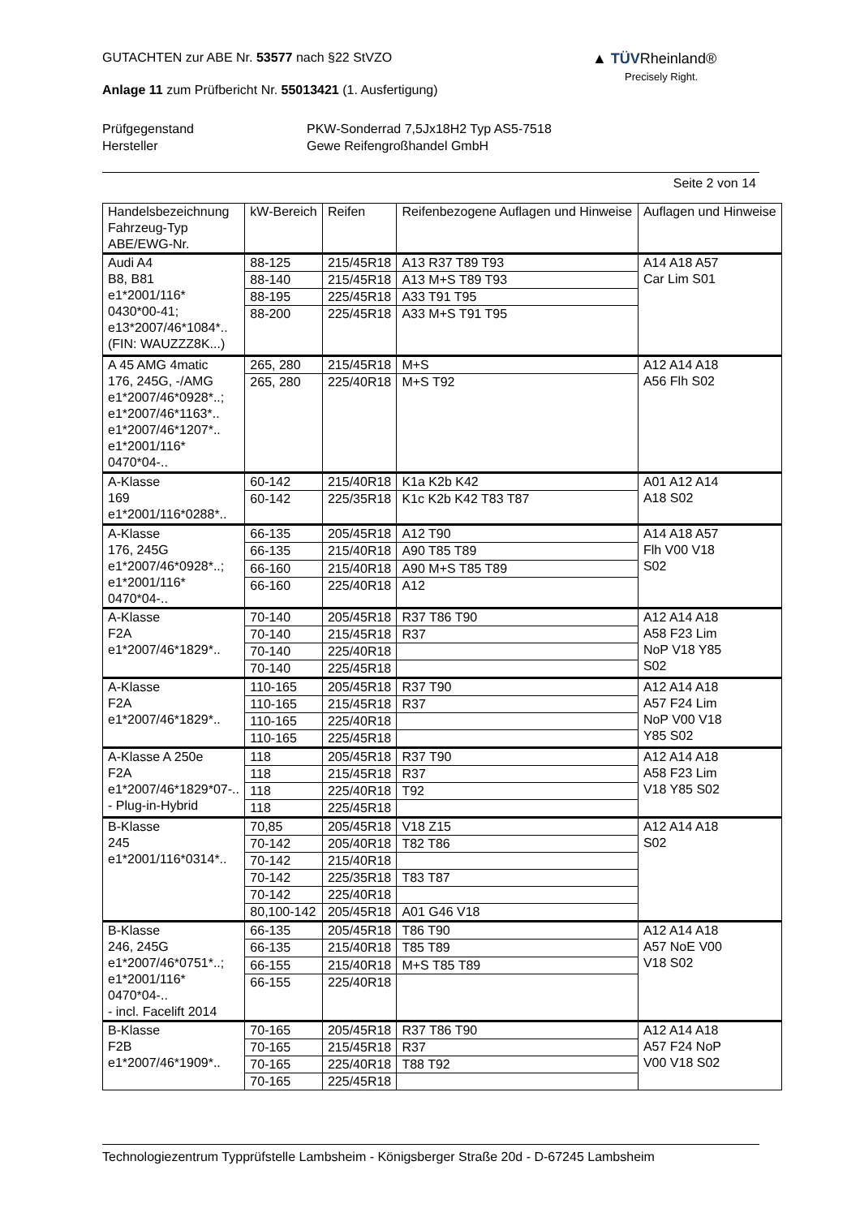GUTACHTEN zur ABE Nr. 53577 nach §22 StVZO
Anlage 11 zum Prüfbericht Nr. 55013421 (1. Ausfertigung)
Prüfgegenstand
Hersteller
PKW-Sonderrad 7,5Jx18H2 Typ AS5-7518
Gewe Reifengroßhandel GmbH
Seite 2 von 14
▲ TÜVRheinland®
Precisely Right.
| Handelsbezeichnung Fahrzeug-Typ ABE/EWG-Nr. | kW-Bereich | Reifen | Reifenbezogene Auflagen und Hinweise | Auflagen und Hinweise |
| --- | --- | --- | --- | --- |
| Audi A4 B8, B81 e1*2001/116* 0430*00-41; e13*2007/46*1084*.. (FIN: WAUZZZ8K...) | 88-125 | 215/45R18 | A13 R37 T89 T93 | A14 A18 A57 Car Lim S01 |
| | 88-140 | 215/45R18 | A13 M+S T89 T93 | |
| | 88-195 | 225/45R18 | A33 T91 T95 | |
| | 88-200 | 225/45R18 | A33 M+S T91 T95 | |
| A 45 AMG 4matic 176, 245G, -/AMG e1*2007/46*0928*..; e1*2007/46*1163*.. e1*2007/46*1207*.. e1*2001/116* 0470*04-.. | 265, 280 | 215/45R18 | M+S | A12 A14 A18 A56 Flh S02 |
| | 265, 280 | 225/40R18 | M+S T92 | |
| A-Klasse 169 e1*2001/116*0288*.. | 60-142 | 215/40R18 | K1a K2b K42 | A01 A12 A14 A18 S02 |
| | 60-142 | 225/35R18 | K1c K2b K42 T83 T87 | |
| A-Klasse 176, 245G e1*2007/46*0928*..; e1*2001/116* 0470*04-.. | 66-135 | 205/45R18 | A12 T90 | A14 A18 A57 Flh V00 V18 S02 |
| | 66-135 | 215/40R18 | A90 T85 T89 | |
| | 66-160 | 215/40R18 | A90 M+S T85 T89 | |
| | 66-160 | 225/40R18 | A12 | |
| A-Klasse F2A e1*2007/46*1829*.. | 70-140 | 205/45R18 | R37 T86 T90 | A12 A14 A18 A58 F23 Lim NoP V18 Y85 S02 |
| | 70-140 | 215/45R18 | R37 | |
| | 70-140 | 225/40R18 | | |
| | 70-140 | 225/45R18 | | |
| A-Klasse F2A e1*2007/46*1829*.. | 110-165 | 205/45R18 | R37 T90 | A12 A14 A18 A57 F24 Lim NoP V00 V18 Y85 S02 |
| | 110-165 | 215/45R18 | R37 | |
| | 110-165 | 225/40R18 | | |
| | 110-165 | 225/45R18 | | |
| A-Klasse A 250e F2A e1*2007/46*1829*07-.. - Plug-in-Hybrid | 118 | 205/45R18 | R37 T90 | A12 A14 A18 A58 F23 Lim V18 Y85 S02 |
| | 118 | 215/45R18 | R37 | |
| | 118 | 225/40R18 | T92 | |
| | 118 | 225/45R18 | | |
| B-Klasse 245 e1*2001/116*0314*.. | 70,85 | 205/45R18 | V18 Z15 | A12 A14 A18 S02 |
| | 70-142 | 205/40R18 | T82 T86 | |
| | 70-142 | 215/40R18 | | |
| | 70-142 | 225/35R18 | T83 T87 | |
| | 70-142 | 225/40R18 | | |
| | 80,100-142 | 205/45R18 | A01 G46 V18 | |
| B-Klasse 246, 245G e1*2007/46*0751*..; e1*2001/116* 0470*04-.. - incl. Facelift 2014 | 66-135 | 205/45R18 | T86 T90 | A12 A14 A18 A57 NoE V00 V18 S02 |
| | 66-135 | 215/40R18 | T85 T89 | |
| | 66-155 | 215/40R18 | M+S T85 T89 | |
| | 66-155 | 225/40R18 | | |
| B-Klasse F2B e1*2007/46*1909*.. | 70-165 | 205/45R18 | R37 T86 T90 | A12 A14 A18 A57 F24 NoP V00 V18 S02 |
| | 70-165 | 215/45R18 | R37 | |
| | 70-165 | 225/40R18 | T88 T92 | |
| | 70-165 | 225/45R18 | | |
Technologiezentrum Typprüfstelle Lambsheim - Königsberger Straße 20d - D-67245 Lambsheim